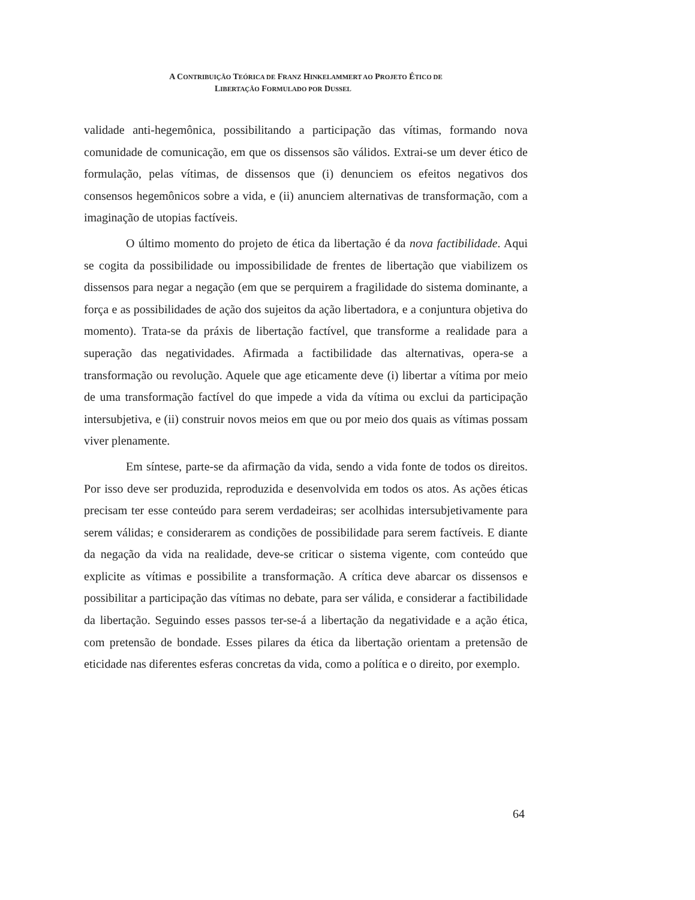A CONTRIBUIÇÃO TEÓRICA DE FRANZ HINKELAMMERT AO PROJETO ÉTICO DE
LIBERTAÇÃO FORMULADO POR DUSSEL
validade anti-hegemônica, possibilitando a participação das vítimas, formando nova comunidade de comunicação, em que os dissensos são válidos. Extrai-se um dever ético de formulação, pelas vítimas, de dissensos que (i) denunciem os efeitos negativos dos consensos hegemônicos sobre a vida, e (ii) anunciem alternativas de transformação, com a imaginação de utopias factíveis.
O último momento do projeto de ética da libertação é da nova factibilidade. Aqui se cogita da possibilidade ou impossibilidade de frentes de libertação que viabilizem os dissensos para negar a negação (em que se perquirem a fragilidade do sistema dominante, a força e as possibilidades de ação dos sujeitos da ação libertadora, e a conjuntura objetiva do momento). Trata-se da práxis de libertação factível, que transforme a realidade para a superação das negatividades. Afirmada a factibilidade das alternativas, opera-se a transformação ou revolução. Aquele que age eticamente deve (i) libertar a vítima por meio de uma transformação factível do que impede a vida da vítima ou exclui da participação intersubjetiva, e (ii) construir novos meios em que ou por meio dos quais as vítimas possam viver plenamente.
Em síntese, parte-se da afirmação da vida, sendo a vida fonte de todos os direitos. Por isso deve ser produzida, reproduzida e desenvolvida em todos os atos. As ações éticas precisam ter esse conteúdo para serem verdadeiras; ser acolhidas intersubjetivamente para serem válidas; e considerarem as condições de possibilidade para serem factíveis. E diante da negação da vida na realidade, deve-se criticar o sistema vigente, com conteúdo que explicite as vítimas e possibilite a transformação. A crítica deve abarcar os dissensos e possibilitar a participação das vítimas no debate, para ser válida, e considerar a factibilidade da libertação. Seguindo esses passos ter-se-á a libertação da negatividade e a ação ética, com pretensão de bondade. Esses pilares da ética da libertação orientam a pretensão de eticidade nas diferentes esferas concretas da vida, como a política e o direito, por exemplo.
64